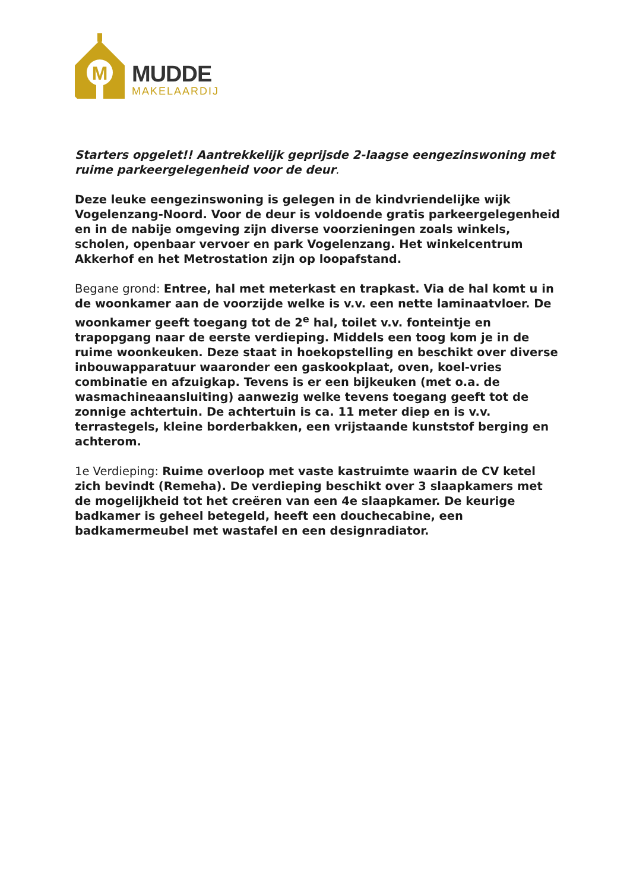M
MUDDE
MAKELAARDIJ
Starters opgelet!! Aantrekkelijk geprijsde 2-laagse eengezinswoning met ruime parkeergelegenheid voor de deur.
Deze leuke eengezinswoning is gelegen in de kindvriendelijke wijk Vogelenzang-Noord. Voor de deur is voldoende gratis parkeergelegenheid en in de nabije omgeving zijn diverse voorzieningen zoals winkels, scholen, openbaar vervoer en park Vogelenzang. Het winkelcentrum Akkerhof en het Metrostation zijn op loopafstand.
Begane grond: Entree, hal met meterkast en trapkast. Via de hal komt u in de woonkamer aan de voorzijde welke is v.v. een nette laminaatvloer. De woonkamer geeft toegang tot de 2<sup>e</sup> hal, toilet v.v. fonteintje en trapopgang naar de eerste verdieping. Middels een toog kom je in de ruime woonkeuken. Deze staat in hoekopstelling en beschikt over diverse inbouwapparatuur waaronder een gaskookplaat, oven, koel-vries combinatie en afzuigkap. Tevens is er een bijkeuken (met o.a. de wasmachineaansluiting) aanwezig welke tevens toegang geeft tot de zonnige achtertuin. De achtertuin is ca. 11 meter diep en is v.v. terrastegels, kleine borderbakken, een vrijstaande kunststof berging en achterom.
1e Verdieping: Ruime overloop met vaste kastruimte waarin de CV ketel zich bevindt (Remeha). De verdieping beschikt over 3 slaapkamers met de mogelijkheid tot het creëren van een 4e slaapkamer. De keurige badkamer is geheel betegeld, heeft een douchecabine, een badkamermeubel met wastafel en een designradiator.